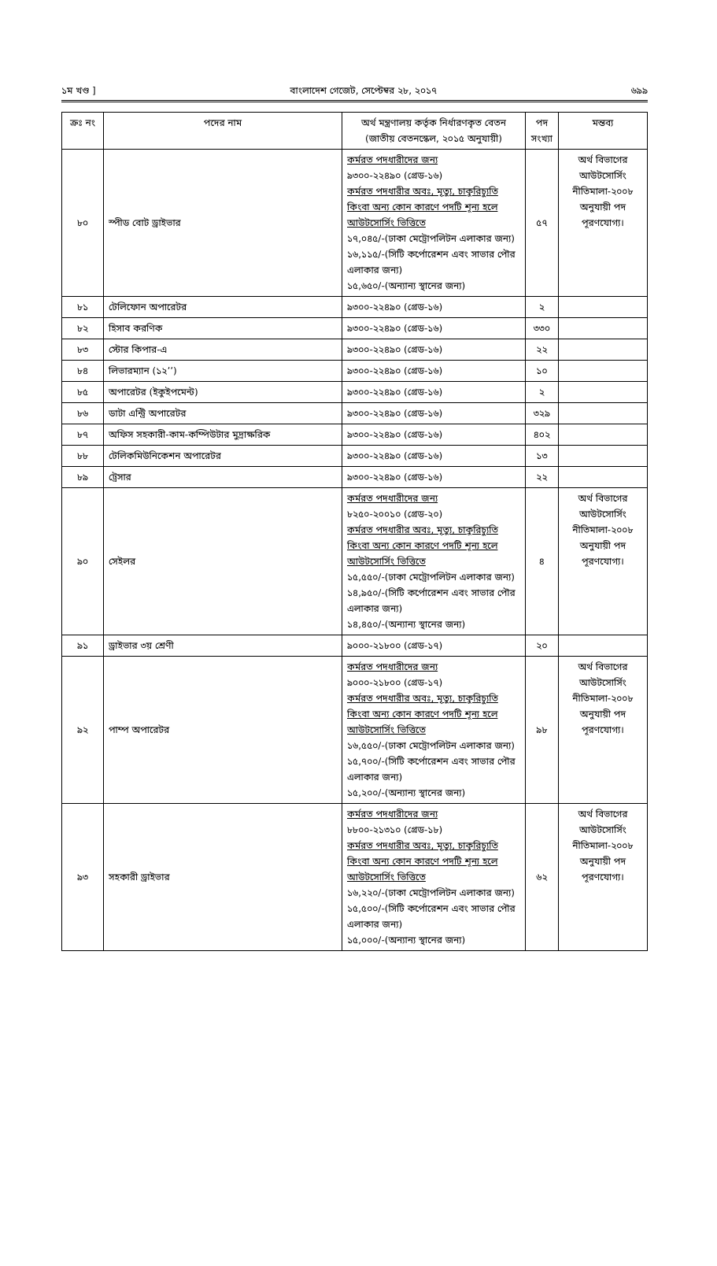১ম খণ্ড ] বাংলাদেশ গেজেট, সেপ্টেম্বর ২৮, ২০১৭ ৬৯৯
| ক্রঃ নং | পদের নাম | অর্থ মন্ত্রণালয় কর্তৃক নির্ধারণকৃত বেতন (জাতীয় বেতনস্কেল, ২০১৫ অনুযায়ী) | পদ সংখ্যা | মন্তব্য |
| --- | --- | --- | --- | --- |
| ৮০ | স্পীড বোট ড্রাইভার | কর্মরত পদধারীদের জন্য ৯৩০০-২২৪৯০ (গ্রেড-১৬) কর্মরত পদধারীর অবঃ, মৃত্যু, চাকুরিচ্যুতি কিংবা অন্য কোন কারণে পদটি শূন্য হলে আউটসোর্সিং ভিত্তিতে ১৭,০৪৫/-(ঢাকা মেট্রোপলিটন এলাকার জন্য) ১৬,১১৫/-(সিটি কর্পোরেশন এবং সাভার পৌর এলাকার জন্য) ১৫,৬৫০/-(অন্যান্য স্থানের জন্য) | ৫৭ | অর্থ বিভাগের আউটসোর্সিং নীতিমালা-২০০৮ অনুযায়ী পদ পূরণযোগ্য। |
| ৮১ | টেলিফোন অপারেটর | ৯৩০০-২২৪৯০ (গ্রেড-১৬) | ২ | |
| ৮২ | হিসাব করণিক | ৯৩০০-২২৪৯০ (গ্রেড-১৬) | ৩৩০ | |
| ৮৩ | স্টোর কিপার-এ | ৯৩০০-২২৪৯০ (গ্রেড-১৬) | ২২ | |
| ৮৪ | লিভারম্যান (১২’’) | ৯৩০০-২২৪৯০ (গ্রেড-১৬) | ১০ | |
| ৮৫ | অপারেটর (ইকুইপমেন্ট) | ৯৩০০-২২৪৯০ (গ্রেড-১৬) | ২ | |
| ৮৬ | ডাটা এন্ট্রি অপারেটর | ৯৩০০-২২৪৯০ (গ্রেড-১৬) | ৩২৯ | |
| ৮৭ | অফিস সহকারী-কাম-কম্পিউটার মুদ্রাক্ষরিক | ৯৩০০-২২৪৯০ (গ্রেড-১৬) | ৪০২ | |
| ৮৮ | টেলিকমিউনিকেশন অপারেটর | ৯৩০০-২২৪৯০ (গ্রেড-১৬) | ১৩ | |
| ৮৯ | ট্রেসার | ৯৩০০-২২৪৯০ (গ্রেড-১৬) | ২২ | |
| ৯০ | সেইলর | কর্মরত পদধারীদের জন্য ৮২৫০-২০০১০ (গ্রেড-২০) কর্মরত পদধারীর অবঃ, মৃত্যু, চাকুরিচ্যুতি কিংবা অন্য কোন কারণে পদটি শূন্য হলে আউটসোর্সিং ভিত্তিতে ১৫,৫৫০/-(ঢাকা মেট্রোপলিটন এলাকার জন্য) ১৪,৯৫০/-(সিটি কর্পোরেশন এবং সাভার পৌর এলাকার জন্য) ১৪,৪৫০/-(অন্যান্য স্থানের জন্য) | ৪ | অর্থ বিভাগের আউটসোর্সিং নীতিমালা-২০০৮ অনুযায়ী পদ পূরণযোগ্য। |
| ৯১ | ড্রাইভার ৩য় শ্রেণী | ৯০০০-২১৮০০ (গ্রেড-১৭) | ২০ | |
| ৯২ | পাম্প অপারেটর | কর্মরত পদধারীদের জন্য ৯০০০-২১৮০০ (গ্রেড-১৭) কর্মরত পদধারীর অবঃ, মৃত্যু, চাকুরিচ্যুতি কিংবা অন্য কোন কারণে পদটি শূন্য হলে আউটসোর্সিং ভিত্তিতে ১৬,৫৫০/-(ঢাকা মেট্রোপলিটন এলাকার জন্য) ১৫,৭০০/-(সিটি কর্পোরেশন এবং সাভার পৌর এলাকার জন্য) ১৫,২০০/-(অন্যান্য স্থানের জন্য) | ৯৮ | অর্থ বিভাগের আউটসোর্সিং নীতিমালা-২০০৮ অনুযায়ী পদ পূরণযোগ্য। |
| ৯৩ | সহকারী ড্রাইভার | কর্মরত পদধারীদের জন্য ৮৮০০-২১৩১০ (গ্রেড-১৮) কর্মরত পদধারীর অবঃ, মৃত্যু, চাকুরিচ্যুতি কিংবা অন্য কোন কারণে পদটি শূন্য হলে আউটসোর্সিং ভিত্তিতে ১৬,২২০/-(ঢাকা মেট্রোপলিটন এলাকার জন্য) ১৫,৫০০/-(সিটি কর্পোরেশন এবং সাভার পৌর এলাকার জন্য) ১৫,০০০/-(অন্যান্য স্থানের জন্য) | ৬২ | অর্থ বিভাগের আউটসোর্সিং নীতিমালা-২০০৮ অনুযায়ী পদ পূরণযোগ্য। |